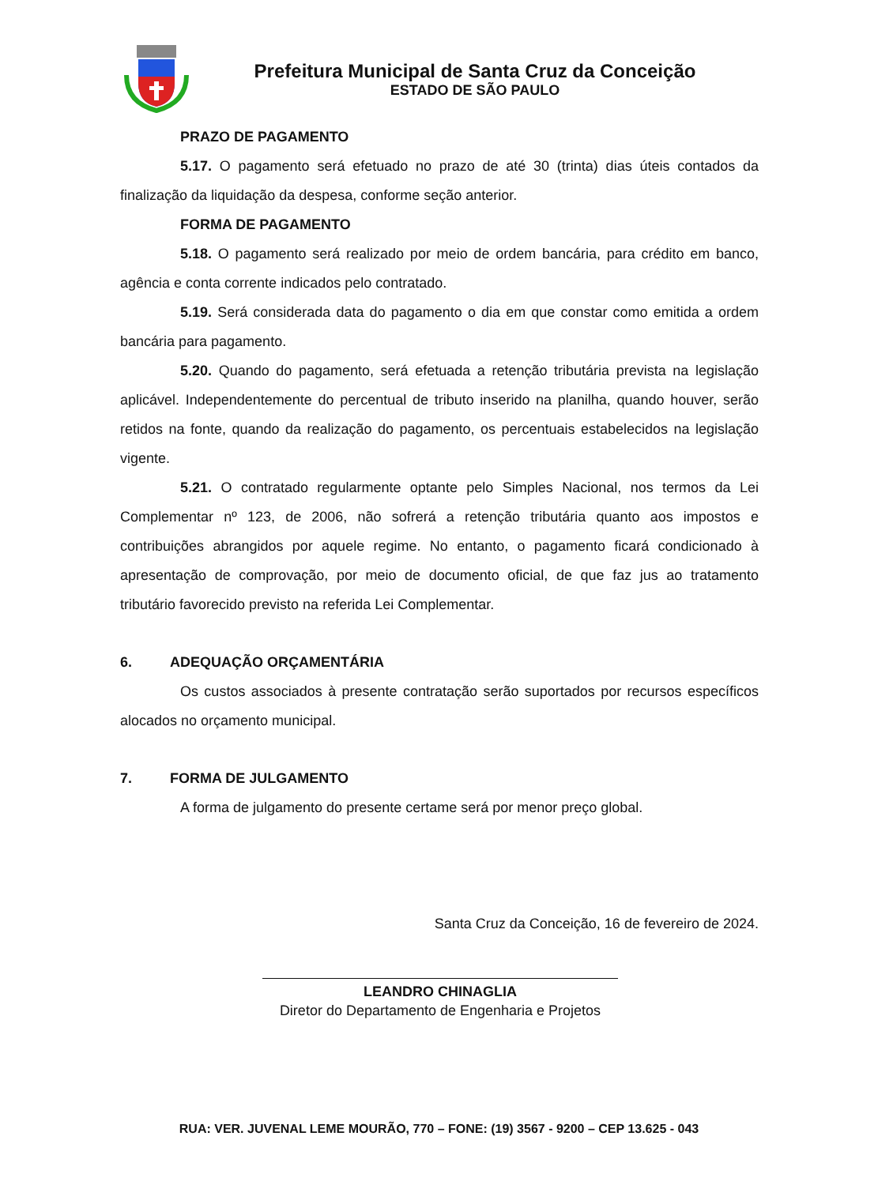Prefeitura Municipal de Santa Cruz da Conceição
ESTADO DE SÃO PAULO
PRAZO DE PAGAMENTO
5.17. O pagamento será efetuado no prazo de até 30 (trinta) dias úteis contados da finalização da liquidação da despesa, conforme seção anterior.
FORMA DE PAGAMENTO
5.18. O pagamento será realizado por meio de ordem bancária, para crédito em banco, agência e conta corrente indicados pelo contratado.
5.19. Será considerada data do pagamento o dia em que constar como emitida a ordem bancária para pagamento.
5.20. Quando do pagamento, será efetuada a retenção tributária prevista na legislação aplicável. Independentemente do percentual de tributo inserido na planilha, quando houver, serão retidos na fonte, quando da realização do pagamento, os percentuais estabelecidos na legislação vigente.
5.21. O contratado regularmente optante pelo Simples Nacional, nos termos da Lei Complementar nº 123, de 2006, não sofrerá a retenção tributária quanto aos impostos e contribuições abrangidos por aquele regime. No entanto, o pagamento ficará condicionado à apresentação de comprovação, por meio de documento oficial, de que faz jus ao tratamento tributário favorecido previsto na referida Lei Complementar.
6. ADEQUAÇÃO ORÇAMENTÁRIA
Os custos associados à presente contratação serão suportados por recursos específicos alocados no orçamento municipal.
7. FORMA DE JULGAMENTO
A forma de julgamento do presente certame será por menor preço global.
Santa Cruz da Conceição, 16 de fevereiro de 2024.
LEANDRO CHINAGLIA
Diretor do Departamento de Engenharia e Projetos
RUA: VER. JUVENAL LEME MOURÃO, 770 – FONE: (19) 3567 - 9200 – CEP 13.625 - 043